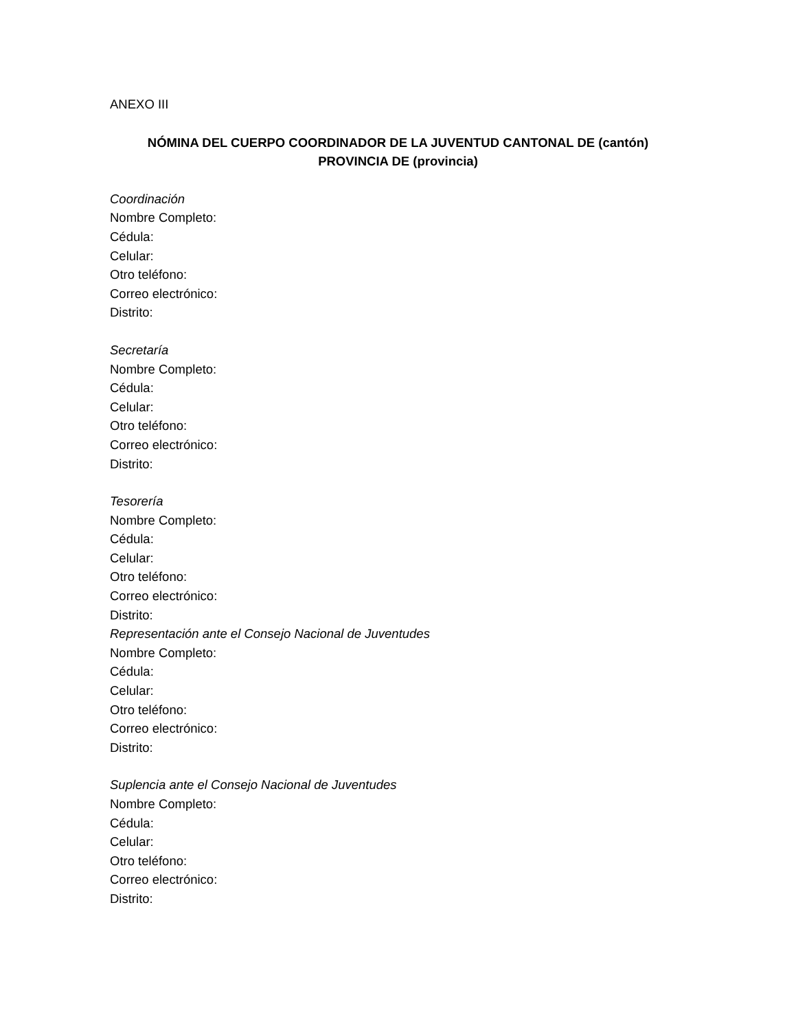ANEXO III
NÓMINA DEL CUERPO COORDINADOR DE LA JUVENTUD CANTONAL DE (cantón)
PROVINCIA DE (provincia)
Coordinación
Nombre Completo:
Cédula:
Celular:
Otro teléfono:
Correo electrónico:
Distrito:
Secretaría
Nombre Completo:
Cédula:
Celular:
Otro teléfono:
Correo electrónico:
Distrito:
Tesorería
Nombre Completo:
Cédula:
Celular:
Otro teléfono:
Correo electrónico:
Distrito:
Representación ante el Consejo Nacional de Juventudes
Nombre Completo:
Cédula:
Celular:
Otro teléfono:
Correo electrónico:
Distrito:
Suplencia ante el Consejo Nacional de Juventudes
Nombre Completo:
Cédula:
Celular:
Otro teléfono:
Correo electrónico:
Distrito: